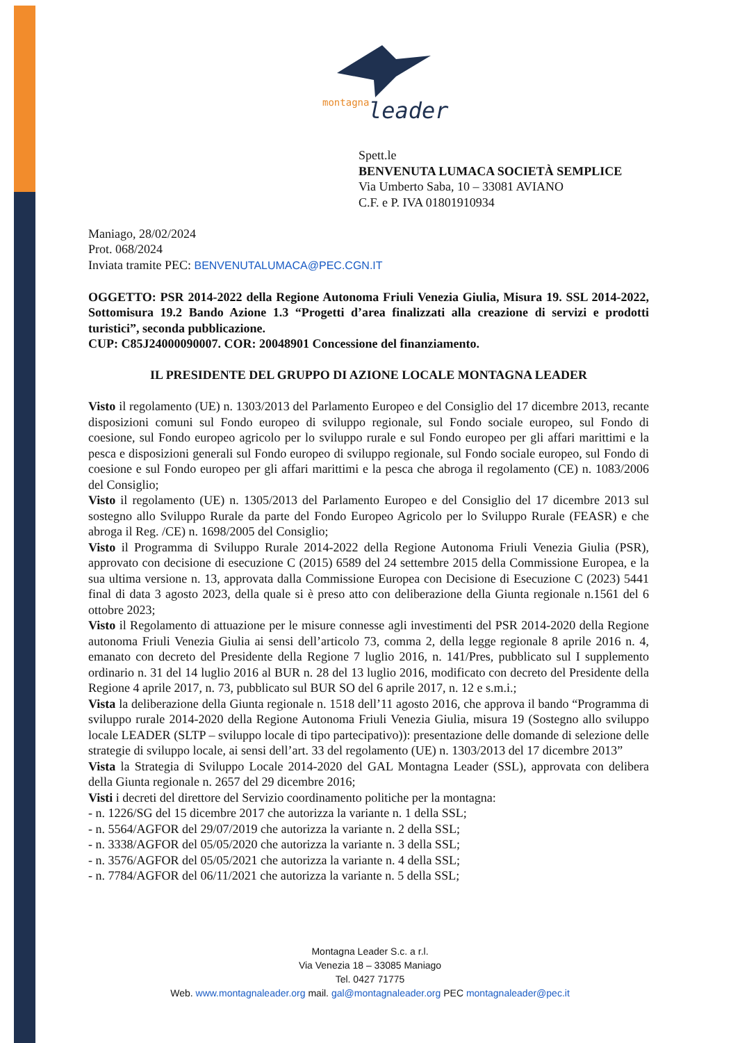montagna
leader
Spett.le
BENVENUTA LUMACA SOCIETÀ SEMPLICE
Via Umberto Saba, 10 – 33081 AVIANO
C.F. e P. IVA 01801910934
Maniago, 28/02/2024
Prot. 068/2024
Inviata tramite PEC: BENVENUTALUMACA@PEC.CGN.IT
OGGETTO: PSR 2014-2022 della Regione Autonoma Friuli Venezia Giulia, Misura 19. SSL 2014-2022, Sottomisura 19.2 Bando Azione 1.3 “Progetti d’area finalizzati alla creazione di servizi e prodotti turistici”, seconda pubblicazione.
CUP: C85J24000090007. COR: 20048901 Concessione del finanziamento.
IL PRESIDENTE DEL GRUPPO DI AZIONE LOCALE MONTAGNA LEADER
Visto il regolamento (UE) n. 1303/2013 del Parlamento Europeo e del Consiglio del 17 dicembre 2013, recante disposizioni comuni sul Fondo europeo di sviluppo regionale, sul Fondo sociale europeo, sul Fondo di coesione, sul Fondo europeo agricolo per lo sviluppo rurale e sul Fondo europeo per gli affari marittimi e la pesca e disposizioni generali sul Fondo europeo di sviluppo regionale, sul Fondo sociale europeo, sul Fondo di coesione e sul Fondo europeo per gli affari marittimi e la pesca che abroga il regolamento (CE) n. 1083/2006 del Consiglio;
Visto il regolamento (UE) n. 1305/2013 del Parlamento Europeo e del Consiglio del 17 dicembre 2013 sul sostegno allo Sviluppo Rurale da parte del Fondo Europeo Agricolo per lo Sviluppo Rurale (FEASR) e che abroga il Reg. /CE) n. 1698/2005 del Consiglio;
Visto il Programma di Sviluppo Rurale 2014-2022 della Regione Autonoma Friuli Venezia Giulia (PSR), approvato con decisione di esecuzione C (2015) 6589 del 24 settembre 2015 della Commissione Europea, e la sua ultima versione n. 13, approvata dalla Commissione Europea con Decisione di Esecuzione C (2023) 5441 final di data 3 agosto 2023, della quale si è preso atto con deliberazione della Giunta regionale n.1561 del 6 ottobre 2023;
Visto il Regolamento di attuazione per le misure connesse agli investimenti del PSR 2014-2020 della Regione autonoma Friuli Venezia Giulia ai sensi dell’articolo 73, comma 2, della legge regionale 8 aprile 2016 n. 4, emanato con decreto del Presidente della Regione 7 luglio 2016, n. 141/Pres, pubblicato sul I supplemento ordinario n. 31 del 14 luglio 2016 al BUR n. 28 del 13 luglio 2016, modificato con decreto del Presidente della Regione 4 aprile 2017, n. 73, pubblicato sul BUR SO del 6 aprile 2017, n. 12 e s.m.i.;
Vista la deliberazione della Giunta regionale n. 1518 dell’11 agosto 2016, che approva il bando “Programma di sviluppo rurale 2014-2020 della Regione Autonoma Friuli Venezia Giulia, misura 19 (Sostegno allo sviluppo locale LEADER (SLTP – sviluppo locale di tipo partecipativo)): presentazione delle domande di selezione delle strategie di sviluppo locale, ai sensi dell’art. 33 del regolamento (UE) n. 1303/2013 del 17 dicembre 2013”
Vista la Strategia di Sviluppo Locale 2014-2020 del GAL Montagna Leader (SSL), approvata con delibera della Giunta regionale n. 2657 del 29 dicembre 2016;
Visti i decreti del direttore del Servizio coordinamento politiche per la montagna:
- n. 1226/SG del 15 dicembre 2017 che autorizza la variante n. 1 della SSL;
- n. 5564/AGFOR del 29/07/2019 che autorizza la variante n. 2 della SSL;
- n. 3338/AGFOR del 05/05/2020 che autorizza la variante n. 3 della SSL;
- n. 3576/AGFOR del 05/05/2021 che autorizza la variante n. 4 della SSL;
- n. 7784/AGFOR del 06/11/2021 che autorizza la variante n. 5 della SSL;
Montagna Leader S.c. a r.l.
Via Venezia 18 – 33085 Maniago
Tel. 0427 71775
Web. www.montagnaleader.org mail. gal@montagnaleader.org PEC montagnaleader@pec.it